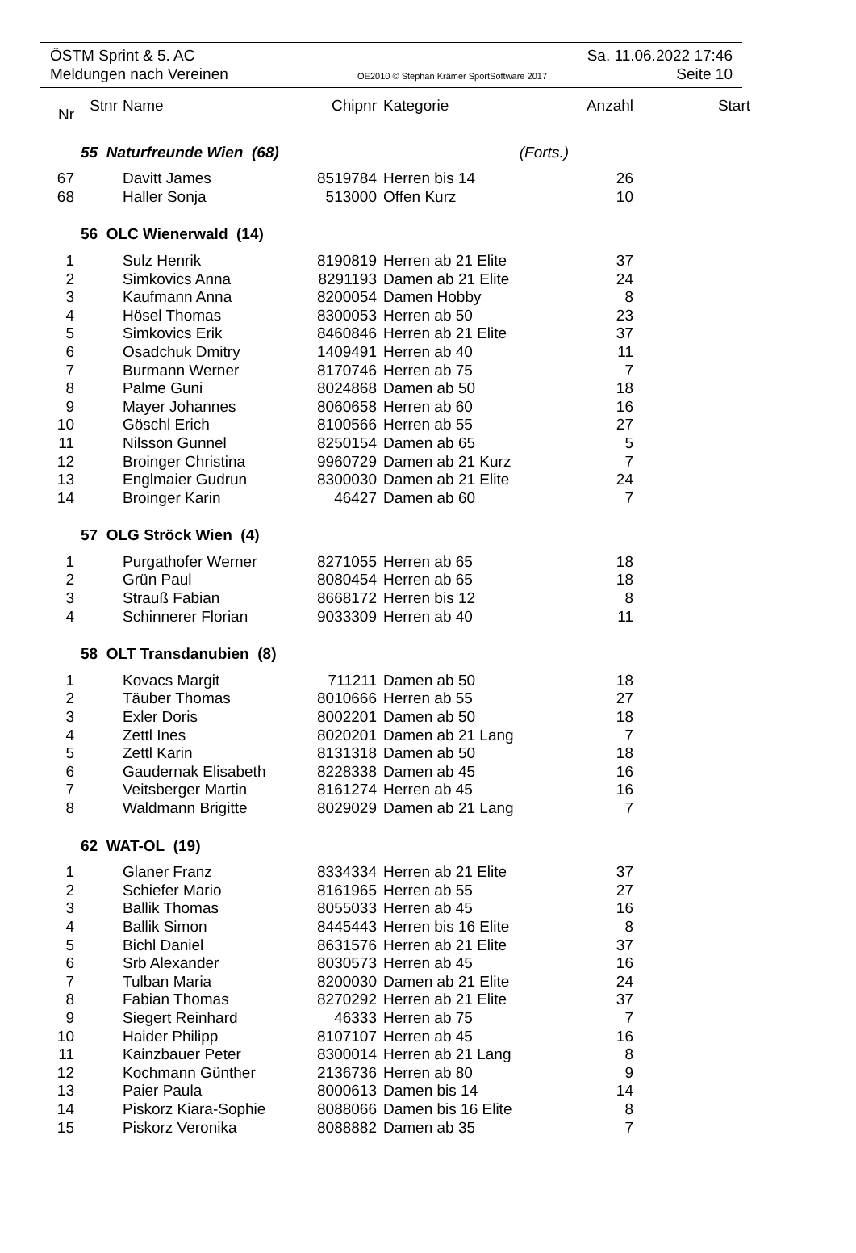ÖSTM Sprint & 5. AC Sa. 11.06.2022 17:46
Meldungen nach Vereinen OE2010 © Stephan Krämer SportSoftware 2017 Seite 10
| Nr | Stnr | Name | Chipnr | Kategorie | Anzahl | Start |
| --- | --- | --- | --- | --- | --- | --- |
| | 55 Naturfreunde Wien (68) | | | (Forts.) | | |
| 67 | | Davitt James | 8519784 | Herren bis 14 | 26 | |
| 68 | | Haller Sonja | 513000 | Offen Kurz | 10 | |
| | 56 OLC Wienerwald (14) | | | | | |
| 1 | | Sulz Henrik | 8190819 | Herren ab 21 Elite | 37 | |
| 2 | | Simkovics Anna | 8291193 | Damen ab 21 Elite | 24 | |
| 3 | | Kaufmann Anna | 8200054 | Damen Hobby | 8 | |
| 4 | | Hösel Thomas | 8300053 | Herren ab 50 | 23 | |
| 5 | | Simkovics Erik | 8460846 | Herren ab 21 Elite | 37 | |
| 6 | | Osadchuk Dmitry | 1409491 | Herren ab 40 | 11 | |
| 7 | | Burmann Werner | 8170746 | Herren ab 75 | 7 | |
| 8 | | Palme Guni | 8024868 | Damen ab 50 | 18 | |
| 9 | | Mayer Johannes | 8060658 | Herren ab 60 | 16 | |
| 10 | | Göschl Erich | 8100566 | Herren ab 55 | 27 | |
| 11 | | Nilsson Gunnel | 8250154 | Damen ab 65 | 5 | |
| 12 | | Broinger Christina | 9960729 | Damen ab 21 Kurz | 7 | |
| 13 | | Englmaier Gudrun | 8300030 | Damen ab 21 Elite | 24 | |
| 14 | | Broinger Karin | 46427 | Damen ab 60 | 7 | |
| | 57 OLG Ströck Wien (4) | | | | | |
| 1 | | Purgathofer Werner | 8271055 | Herren ab 65 | 18 | |
| 2 | | Grün Paul | 8080454 | Herren ab 65 | 18 | |
| 3 | | Strauß Fabian | 8668172 | Herren bis 12 | 8 | |
| 4 | | Schinnerer Florian | 9033309 | Herren ab 40 | 11 | |
| | 58 OLT Transdanubien (8) | | | | | |
| 1 | | Kovacs Margit | 711211 | Damen ab 50 | 18 | |
| 2 | | Täuber Thomas | 8010666 | Herren ab 55 | 27 | |
| 3 | | Exler Doris | 8002201 | Damen ab 50 | 18 | |
| 4 | | Zettl Ines | 8020201 | Damen ab 21 Lang | 7 | |
| 5 | | Zettl Karin | 8131318 | Damen ab 50 | 18 | |
| 6 | | Gaudernak Elisabeth | 8228338 | Damen ab 45 | 16 | |
| 7 | | Veitsberger Martin | 8161274 | Herren ab 45 | 16 | |
| 8 | | Waldmann Brigitte | 8029029 | Damen ab 21 Lang | 7 | |
| | 62 WAT-OL (19) | | | | | |
| 1 | | Glaner Franz | 8334334 | Herren ab 21 Elite | 37 | |
| 2 | | Schiefer Mario | 8161965 | Herren ab 55 | 27 | |
| 3 | | Ballik Thomas | 8055033 | Herren ab 45 | 16 | |
| 4 | | Ballik Simon | 8445443 | Herren bis 16 Elite | 8 | |
| 5 | | Bichl Daniel | 8631576 | Herren ab 21 Elite | 37 | |
| 6 | | Srb Alexander | 8030573 | Herren ab 45 | 16 | |
| 7 | | Tulban Maria | 8200030 | Damen ab 21 Elite | 24 | |
| 8 | | Fabian Thomas | 8270292 | Herren ab 21 Elite | 37 | |
| 9 | | Siegert Reinhard | 46333 | Herren ab 75 | 7 | |
| 10 | | Haider Philipp | 8107107 | Herren ab 45 | 16 | |
| 11 | | Kainzbauer Peter | 8300014 | Herren ab 21 Lang | 8 | |
| 12 | | Kochmann Günther | 2136736 | Herren ab 80 | 9 | |
| 13 | | Paier Paula | 8000613 | Damen bis 14 | 14 | |
| 14 | | Piskorz Kiara-Sophie | 8088066 | Damen bis 16 Elite | 8 | |
| 15 | | Piskorz Veronika | 8088882 | Damen ab 35 | 7 | |